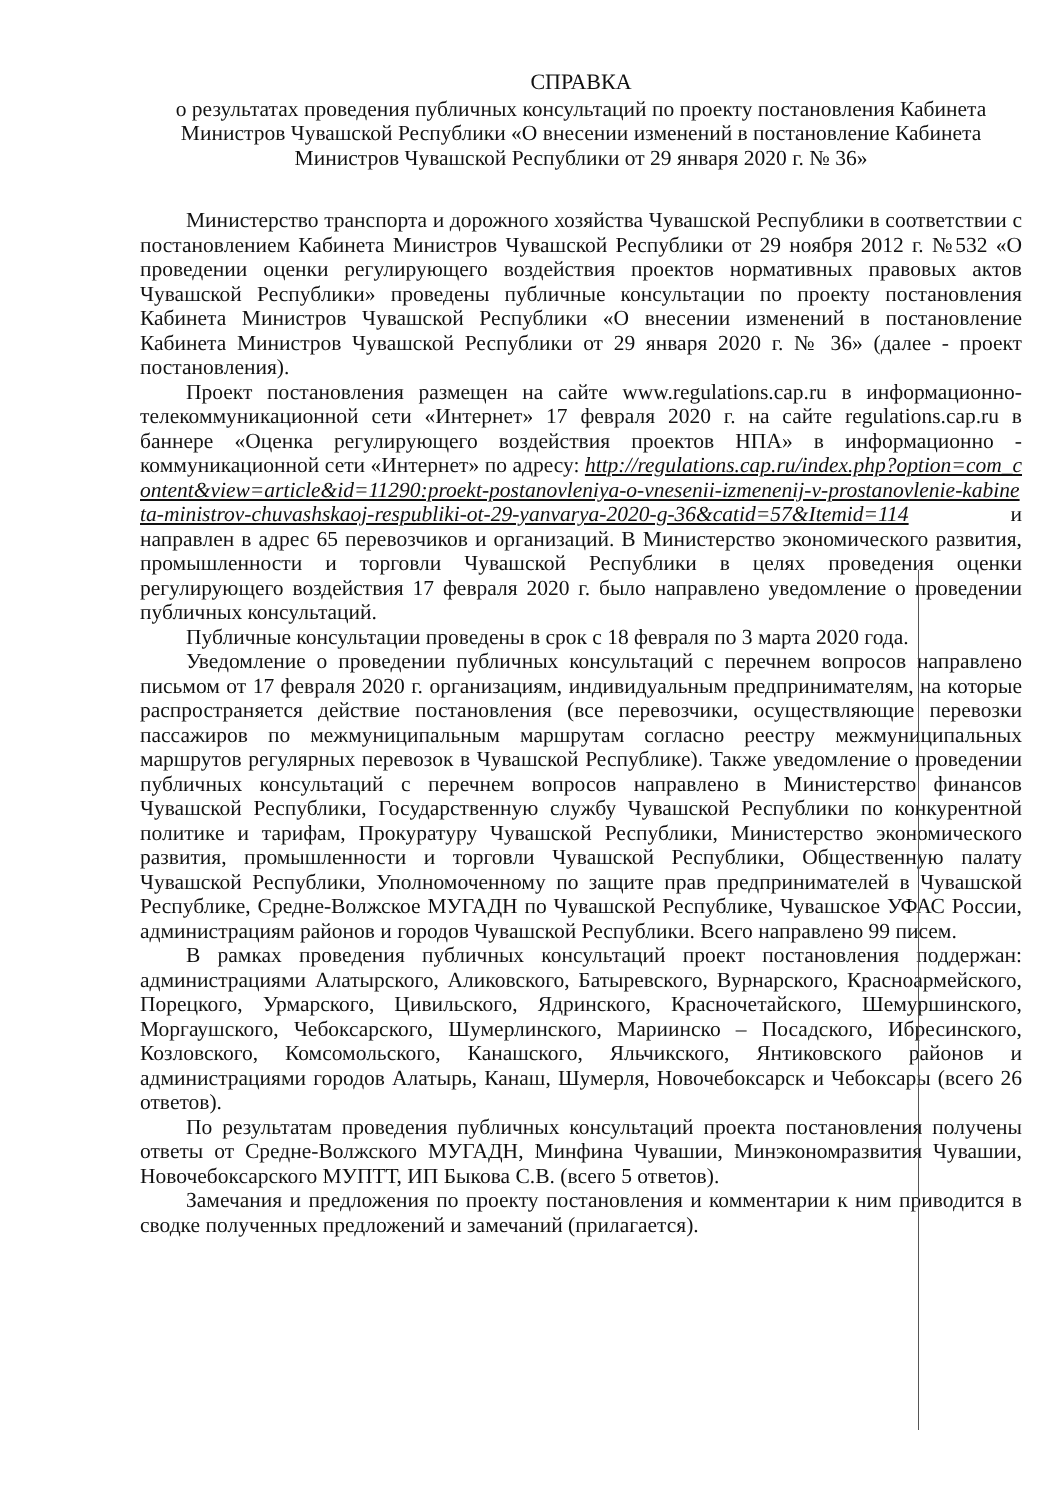СПРАВКА
о результатах проведения публичных консультаций по проекту постановления Кабинета Министров Чувашской Республики «О внесении изменений в постановление Кабинета Министров Чувашской Республики от 29 января 2020 г. № 36»
Министерство транспорта и дорожного хозяйства Чувашской Республики в соответствии с постановлением Кабинета Министров Чувашской Республики от 29 ноября 2012 г. №532 «О проведении оценки регулирующего воздействия проектов нормативных правовых актов Чувашской Республики» проведены публичные консультации по проекту постановления Кабинета Министров Чувашской Республики «О внесении изменений в постановление Кабинета Министров Чувашской Республики от 29 января 2020 г. № 36» (далее - проект постановления).
Проект постановления размещен на сайте www.regulations.cap.ru в информационно-телекоммуникационной сети «Интернет» 17 февраля 2020 г. на сайте regulations.cap.ru в баннере «Оценка регулирующего воздействия проектов НПА» в информационно - коммуникационной сети «Интернет» по адресу: http://regulations.cap.ru/index.php?option=com_content&view=article&id=11290:proekt-postanovleniya-o-vnesenii-izmenenij-v-prostanovlenie-kabineta-ministrov-chuvashskaoj-respubliki-ot-29-yanvarya-2020-g-36&catid=57&Itemid=114 и направлен в адрес 65 перевозчиков и организаций. В Министерство экономического развития, промышленности и торговли Чувашской Республики в целях проведения оценки регулирующего воздействия 17 февраля 2020 г. было направлено уведомление о проведении публичных консультаций.
Публичные консультации проведены в срок с 18 февраля по 3 марта 2020 года.
Уведомление о проведении публичных консультаций с перечнем вопросов направлено письмом от 17 февраля 2020 г. организациям, индивидуальным предпринимателям, на которые распространяется действие постановления (все перевозчики, осуществляющие перевозки пассажиров по межмуниципальным маршрутам согласно реестру межмуниципальных маршрутов регулярных перевозок в Чувашской Республике). Также уведомление о проведении публичных консультаций с перечнем вопросов направлено в Министерство финансов Чувашской Республики, Государственную службу Чувашской Республики по конкурентной политике и тарифам, Прокуратуру Чувашской Республики, Министерство экономического развития, промышленности и торговли Чувашской Республики, Общественную палату Чувашской Республики, Уполномоченному по защите прав предпринимателей в Чувашской Республике, Средне-Волжское МУГАДН по Чувашской Республике, Чувашское УФАС России, администрациям районов и городов Чувашской Республики. Всего направлено 99 писем.
В рамках проведения публичных консультаций проект постановления поддержан: администрациями Алатырского, Аликовского, Батыревского, Вурнарского, Красноармейского, Порецкого, Урмарского, Цивильского, Ядринского, Красночетайского, Шемуршинского, Моргаушского, Чебоксарского, Шумерлинского, Мариинско – Посадского, Ибресинского, Козловского, Комсомольского, Канашского, Яльчикского, Янтиковского районов и администрациями городов Алатырь, Канаш, Шумерля, Новочебоксарск и Чебоксары (всего 26 ответов).
По результатам проведения публичных консультаций проекта постановления получены ответы от Средне-Волжского МУГАДН, Минфина Чувашии, Минэкономразвития Чувашии, Новочебоксарского МУПТТ, ИП Быкова С.В. (всего 5 ответов).
Замечания и предложения по проекту постановления и комментарии к ним приводится в сводке полученных предложений и замечаний (прилагается).